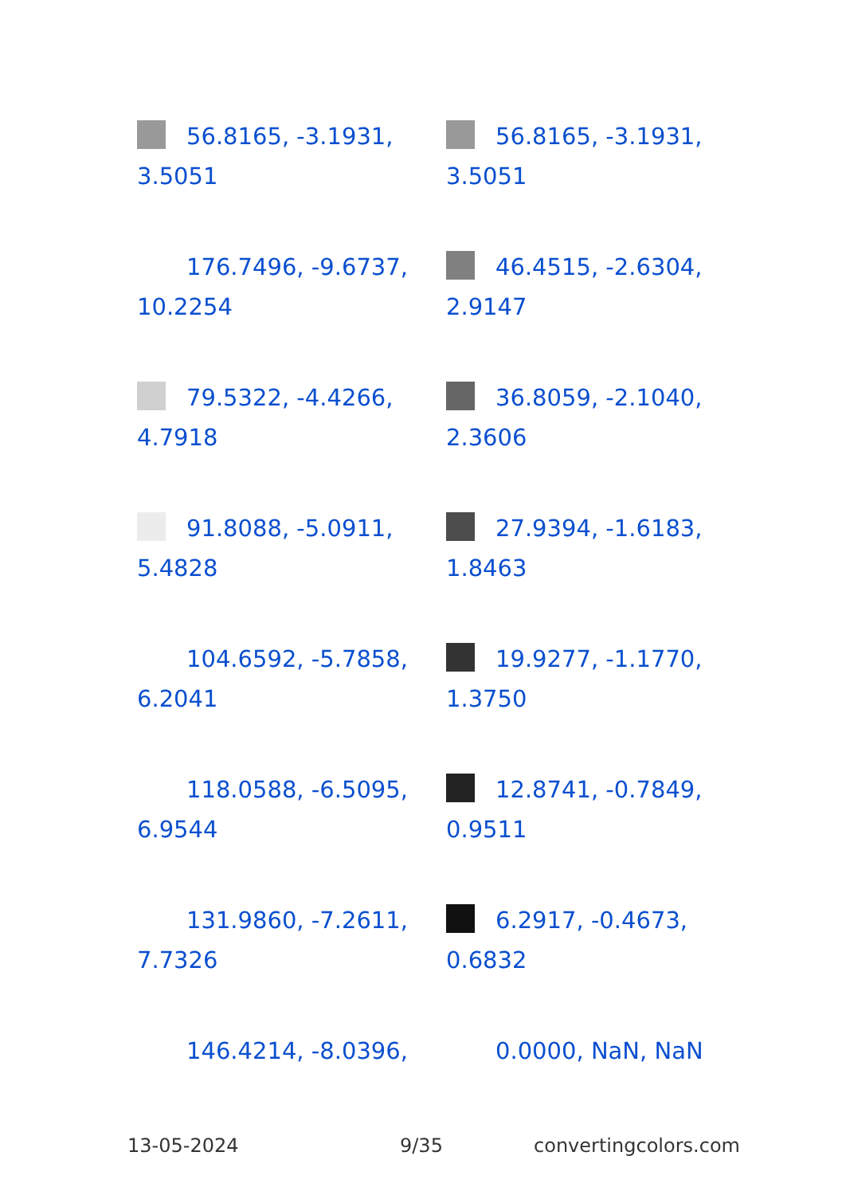56.8165, -3.1931, 3.5051
56.8165, -3.1931, 3.5051
176.7496, -9.6737, 10.2254
46.4515, -2.6304, 2.9147
79.5322, -4.4266, 4.7918
36.8059, -2.1040, 2.3606
91.8088, -5.0911, 5.4828
27.9394, -1.6183, 1.8463
104.6592, -5.7858, 6.2041
19.9277, -1.1770, 1.3750
118.0588, -6.5095, 6.9544
12.8741, -0.7849, 0.9511
131.9860, -7.2611, 7.7326
6.2917, -0.4673, 0.6832
146.4214, -8.0396,
0.0000, NaN, NaN
13-05-2024 9/35 convertingcolors.com